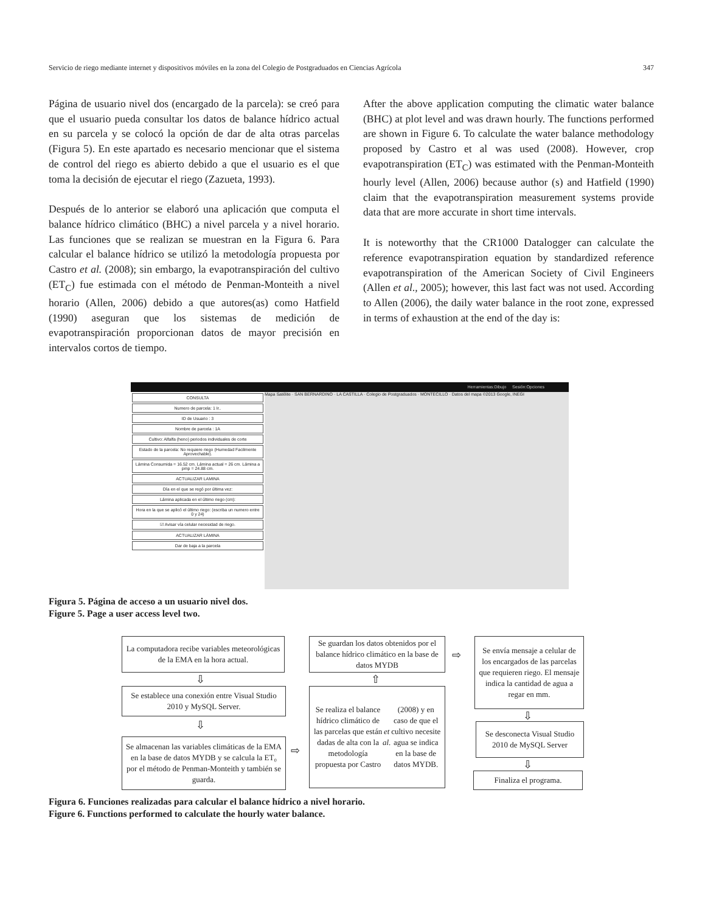Servicio de riego mediante internet y dispositivos móviles en la zona del Colegio de Postgraduados en Ciencias Agrícola 347
Página de usuario nivel dos (encargado de la parcela): se creó para que el usuario pueda consultar los datos de balance hídrico actual en su parcela y se colocó la opción de dar de alta otras parcelas (Figura 5). En este apartado es necesario mencionar que el sistema de control del riego es abierto debido a que el usuario es el que toma la decisión de ejecutar el riego (Zazueta, 1993).
Después de lo anterior se elaboró una aplicación que computa el balance hídrico climático (BHC) a nivel parcela y a nivel horario. Las funciones que se realizan se muestran en la Figura 6. Para calcular el balance hídrico se utilizó la metodología propuesta por Castro et al. (2008); sin embargo, la evapotranspiración del cultivo (ET<sub>C</sub>) fue estimada con el método de Penman-Monteith a nivel horario (Allen, 2006) debido a que autores(as) como Hatfield (1990) aseguran que los sistemas de medición de evapotranspiración proporcionan datos de mayor precisión en intervalos cortos de tiempo.
After the above application computing the climatic water balance (BHC) at plot level and was drawn hourly. The functions performed are shown in Figure 6. To calculate the water balance methodology proposed by Castro et al was used (2008). However, crop evapotranspiration (ET<sub>C</sub>) was estimated with the Penman-Monteith hourly level (Allen, 2006) because author (s) and Hatfield (1990) claim that the evapotranspiration measurement systems provide data that are more accurate in short time intervals.
It is noteworthy that the CR1000 Datalogger can calculate the reference evapotranspiration equation by standardized reference evapotranspiration of the American Society of Civil Engineers (Allen et al., 2005); however, this last fact was not used. According to Allen (2006), the daily water balance in the root zone, expressed in terms of exhaustion at the end of the day is:
Herramientas:Dibujo Sesión:Opciones
CONSULTA
Numero de parcela: 1 Ir..
ID de Usuario : 3
Nombre de parcela : 1A
Cultivo: Alfalfa (heno) periodos individuales de corte
Estado de la parcela: No requiere riego (Humedad Facilmente Aprovechable).
Lámina Consumida = 16.52 cm. Lámina actual = 26 cm. Lámina a pmp = 24.88 cm.
ACTUALIZAR LAMINA
Día en el que se regó por última vez:
Lámina aplicada en el último riego (cm):
Hora en la que se aplicó el último riego: (escriba un numero entre 0 y 24)
☑ Avisar vía celular necesidad de riego.
ACTUALIZAR LÁMINA
Dar de baja a la parcela
Mapa Satélite · SAN BERNARDINO · LA CASTILLA · Colegio de Postgraduados · MONTECILLO · Datos del mapa ©2013 Google, INEGI
Figura 5. Página de acceso a un usuario nivel dos.
Figure 5. Page a user access level two.
La computadora recibe variables meteorológicas de la EMA en la hora actual.
⇩
Se establece una conexión entre Visual Studio 2010 y MySQL Server.
⇩
Se almacenan las variables climáticas de la EMA en la base de datos MYDB y se calcula la ET₀ por el método de Penman-Monteith y también se guarda.
⇨
Se guardan los datos obtenidos por el balance hídrico climático en la base de datos MYDB
⇧
Se realiza el balance hídrico climático de las parcelas que están dadas de alta con la metodología propuesta por Castro et al. (2008) y en caso de que el cultivo necesite agua se indica en la base de datos MYDB.
⇨
Se envía mensaje a celular de los encargados de las parcelas que requieren riego. El mensaje indica la cantidad de agua a regar en mm.
⇩
Se desconecta Visual Studio 2010 de MySQL Server
⇩
Finaliza el programa.
Figura 6. Funciones realizadas para calcular el balance hídrico a nivel horario.
Figure 6. Functions performed to calculate the hourly water balance.